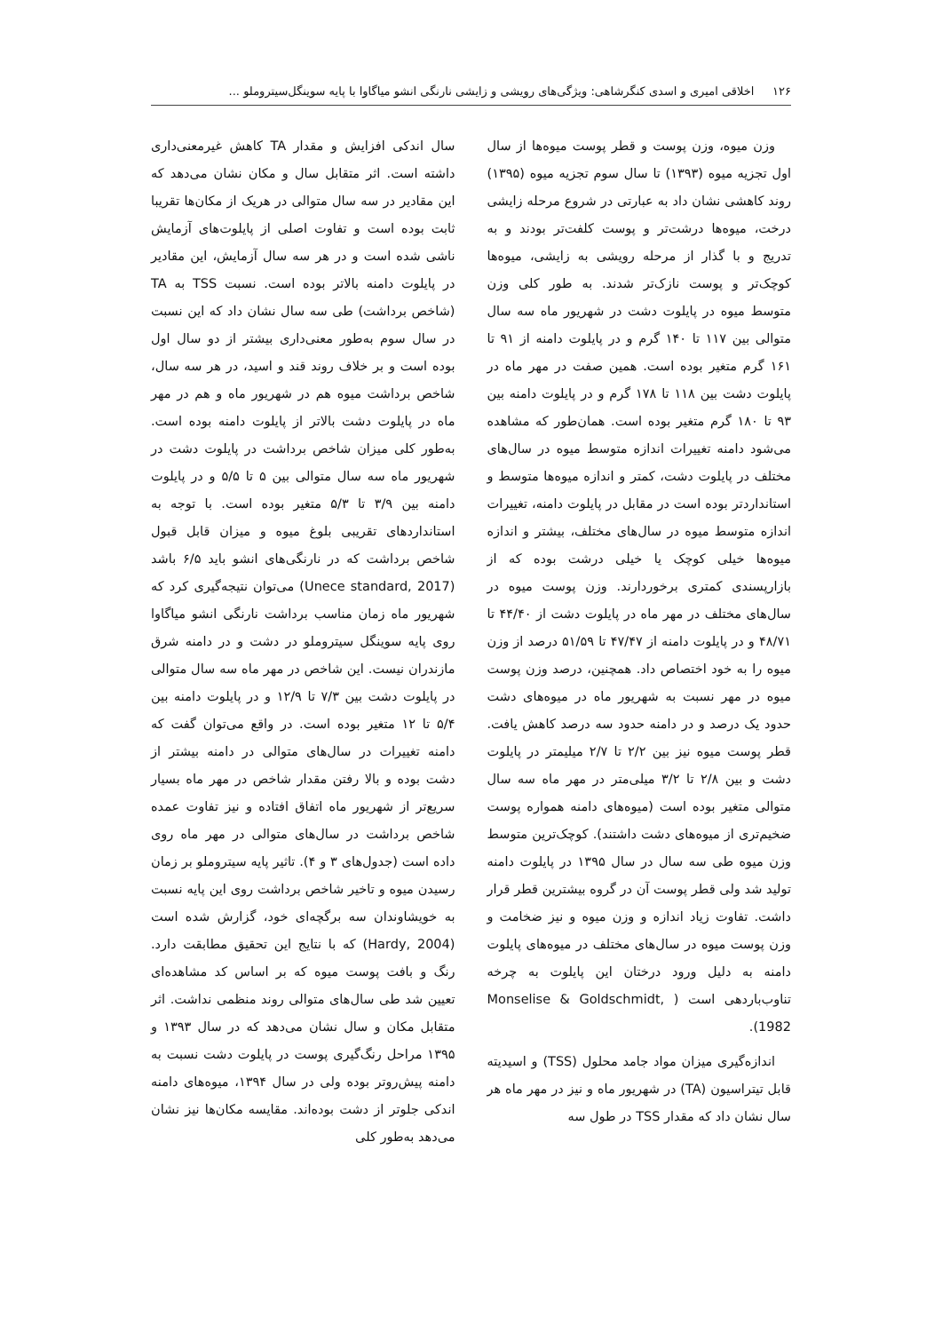۱۲۶ اخلاقی امیری و اسدی کنگرشاهی: ویژگی‌های رویشی و زایشی نارنگی انشو میاگاوا با پایه سوینگل‌سیتروملو ...
وزن میوه، وزن پوست و قطر پوست میوه‌ها از سال اول تجزیه میوه (۱۳۹۳) تا سال سوم تجزیه میوه (۱۳۹۵) روند کاهشی نشان داد به عبارتی در شروع مرحله زایشی درخت، میوه‌ها درشت‌تر و پوست کلفت‌تر بودند و به تدریج و با گذار از مرحله رویشی به زایشی، میوه‌ها کوچک‌تر و پوست نازک‌تر شدند. به طور کلی وزن متوسط میوه در پایلوت دشت در شهریور ماه سه سال متوالی بین ۱۱۷ تا ۱۴۰ گرم و در پایلوت دامنه از ۹۱ تا ۱۶۱ گرم متغیر بوده است. همین صفت در مهر ماه در پایلوت دشت بین ۱۱۸ تا ۱۷۸ گرم و در پایلوت دامنه بین ۹۳ تا ۱۸۰ گرم متغیر بوده است. همان‌طور که مشاهده می‌شود دامنه تغییرات اندازه متوسط میوه در سال‌های مختلف در پایلوت دشت، کمتر و اندازه میوه‌ها متوسط و استانداردتر بوده است در مقابل در پایلوت دامنه، تغییرات اندازه متوسط میوه در سال‌های مختلف، بیشتر و اندازه میوه‌ها خیلی کوچک یا خیلی درشت بوده که از بازارپسندی کمتری برخوردارند. وزن پوست میوه در سال‌های مختلف در مهر ماه در پایلوت دشت از ۴۴/۴۰ تا ۴۸/۷۱ و در پایلوت دامنه از ۴۷/۴۷ تا ۵۱/۵۹ درصد از وزن میوه را به خود اختصاص داد. همچنین، درصد وزن پوست میوه در مهر نسبت به شهریور ماه در میوه‌های دشت حدود یک درصد و در دامنه حدود سه درصد کاهش یافت. قطر پوست میوه نیز بین ۲/۲ تا ۲/۷ میلیمتر در پایلوت دشت و بین ۲/۸ تا ۳/۲ میلی‌متر در مهر ماه سه سال متوالی متغیر بوده است (میوه‌های دامنه همواره پوست ضخیم‌تری از میوه‌های دشت داشتند). کوچک‌ترین متوسط وزن میوه طی سه سال در سال ۱۳۹۵ در پایلوت دامنه تولید شد ولی قطر پوست آن در گروه بیشترین قطر قرار داشت. تفاوت زیاد اندازه و وزن میوه و نیز ضخامت و وزن پوست میوه در سال‌های مختلف در میوه‌های پایلوت دامنه به دلیل ورود درختان این پایلوت به چرخه تناوب‌باردهی است ( Monselise & Goldschmidt, 1982).
اندازه‌گیری میزان مواد جامد محلول (TSS) و اسیدیته قابل تیتراسیون (TA) در شهریور ماه و نیز در مهر ماه هر سال نشان داد که مقدار TSS در طول سه
سال اندکی افزایش و مقدار TA کاهش غیرمعنی‌داری داشته است. اثر متقابل سال و مکان نشان می‌دهد که این مقادیر در سه سال متوالی در هریک از مکان‌ها تقریبا ثابت بوده است و تفاوت اصلی از پایلوت‌های آزمایش ناشی شده است و در هر سه سال آزمایش، این مقادیر در پایلوت دامنه بالاتر بوده است. نسبت TSS به TA (شاخص برداشت) طی سه سال نشان داد که این نسبت در سال سوم به‌طور معنی‌داری بیشتر از دو سال اول بوده است و بر خلاف روند قند و اسید، در هر سه سال، شاخص برداشت میوه هم در شهریور ماه و هم در مهر ماه در پایلوت دشت بالاتر از پایلوت دامنه بوده است. به‌طور کلی میزان شاخص برداشت در پایلوت دشت در شهریور ماه سه سال متوالی بین ۵ تا ۵/۵ و در پایلوت دامنه بین ۳/۹ تا ۵/۳ متغیر بوده است. با توجه به استانداردهای تقریبی بلوغ میوه و میزان قابل قبول شاخص برداشت که در نارنگی‌های انشو باید ۶/۵ باشد (Unece standard, 2017) می‌توان نتیجه‌گیری کرد که شهریور ماه زمان مناسب برداشت نارنگی انشو میاگاوا روی پایه سوینگل سیتروملو در دشت و در دامنه شرق مازندران نیست. این شاخص در مهر ماه سه سال متوالی در پایلوت دشت بین ۷/۳ تا ۱۲/۹ و در پایلوت دامنه بین ۵/۴ تا ۱۲ متغیر بوده است. در واقع می‌توان گفت که دامنه تغییرات در سال‌های متوالی در دامنه بیشتر از دشت بوده و بالا رفتن مقدار شاخص در مهر ماه بسیار سریع‌تر از شهریور ماه اتفاق افتاده و نیز تفاوت عمده شاخص برداشت در سال‌های متوالی در مهر ماه روی داده است (جدول‌های ۳ و ۴). تاثیر پایه سیتروملو بر زمان رسیدن میوه و تاخیر شاخص برداشت روی این پایه نسبت به خویشاوندان سه برگچه‌ای خود، گزارش شده است (Hardy, 2004) که با نتایج این تحقیق مطابقت دارد. رنگ و بافت پوست میوه که بر اساس کد مشاهده‌ای تعیین شد طی سال‌های متوالی روند منظمی نداشت. اثر متقابل مکان و سال نشان می‌دهد که در سال ۱۳۹۳ و ۱۳۹۵ مراحل رنگ‌گیری پوست در پایلوت دشت نسبت به دامنه پیش‌روتر بوده ولی در سال ۱۳۹۴، میوه‌های دامنه اندکی جلوتر از دشت بوده‌اند. مقایسه مکان‌ها نیز نشان می‌دهد به‌طور کلی